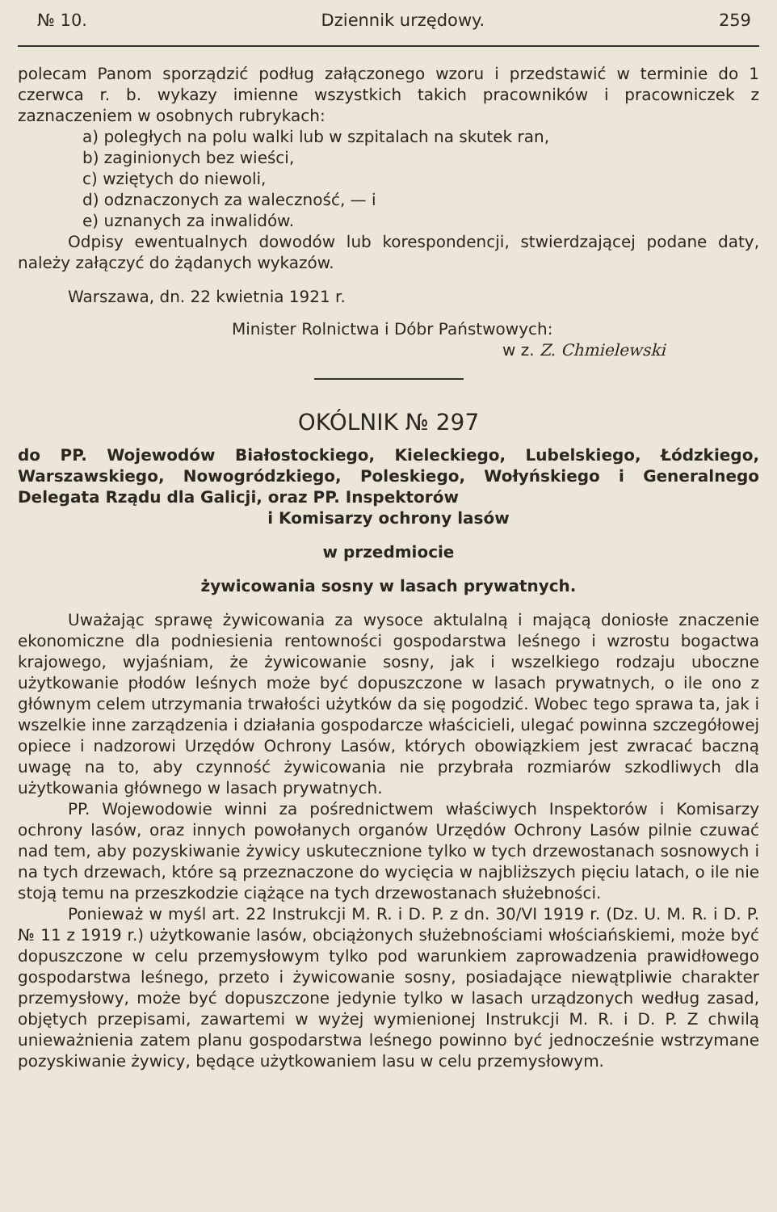№ 10. Dziennik urzędowy. 259
polecam Panom sporządzić podług załączonego wzoru i przedstawić w terminie do 1 czerwca r. b. wykazy imienne wszystkich takich pracowników i pracowniczek z zaznaczeniem w osobnych rubrykach:
a) poległych na polu walki lub w szpitalach na skutek ran,
b) zaginionych bez wieści,
c) wziętych do niewoli,
d) odznaczonych za waleczność, — i
e) uznanych za inwalidów.
Odpisy ewentualnych dowodów lub korespondencji, stwierdzającej podane daty, należy załączyć do żądanych wykazów.
Warszawa, dn. 22 kwietnia 1921 r.
Minister Rolnictwa i Dóbr Państwowych:
w z. Z. Chmielewski
OKÓLNIK № 297
do PP. Wojewodów Białostockiego, Kieleckiego, Lubelskiego, Łódzkiego, Warszawskiego, Nowogródzkiego, Poleskiego, Wołyńskiego i Generalnego Delegata Rządu dla Galicji, oraz PP. Inspektorów
i Komisarzy ochrony lasów
w przedmiocie
żywicowania sosny w lasach prywatnych.
Uważając sprawę żywicowania za wysoce aktulalną i mającą doniosłe znaczenie ekonomiczne dla podniesienia rentowności gospodarstwa leśnego i wzrostu bogactwa krajowego, wyjaśniam, że żywicowanie sosny, jak i wszelkiego rodzaju uboczne użytkowanie płodów leśnych może być dopuszczone w lasach prywatnych, o ile ono z głównym celem utrzymania trwałości użytków da się pogodzić. Wobec tego sprawa ta, jak i wszelkie inne zarządzenia i działania gospodarcze właścicieli, ulegać powinna szczegółowej opiece i nadzorowi Urzędów Ochrony Lasów, których obowiązkiem jest zwracać baczną uwagę na to, aby czynność żywicowania nie przybrała rozmiarów szkodliwych dla użytkowania głównego w lasach prywatnych.
PP. Wojewodowie winni za pośrednictwem właściwych Inspektorów i Komisarzy ochrony lasów, oraz innych powołanych organów Urzędów Ochrony Lasów pilnie czuwać nad tem, aby pozyskiwanie żywicy uskutecznione tylko w tych drzewostanach sosnowych i na tych drzewach, które są przeznaczone do wycięcia w najbliższych pięciu latach, o ile nie stoją temu na przeszkodzie ciążące na tych drzewostanach służebności.
Ponieważ w myśl art. 22 Instrukcji M. R. i D. P. z dn. 30/VI 1919 r. (Dz. U. M. R. i D. P. № 11 z 1919 r.) użytkowanie lasów, obciążonych służebnościami włościańskiemi, może być dopuszczone w celu przemysłowym tylko pod warunkiem zaprowadzenia prawidłowego gospodarstwa leśnego, przeto i żywicowanie sosny, posiadające niewątpliwie charakter przemysłowy, może być dopuszczone jedynie tylko w lasach urządzonych według zasad, objętych przepisami, zawartemi w wyżej wymienionej Instrukcji M. R. i D. P. Z chwilą unieważnienia zatem planu gospodarstwa leśnego powinno być jednocześnie wstrzymane pozyskiwanie żywicy, będące użytkowaniem lasu w celu przemysłowym.